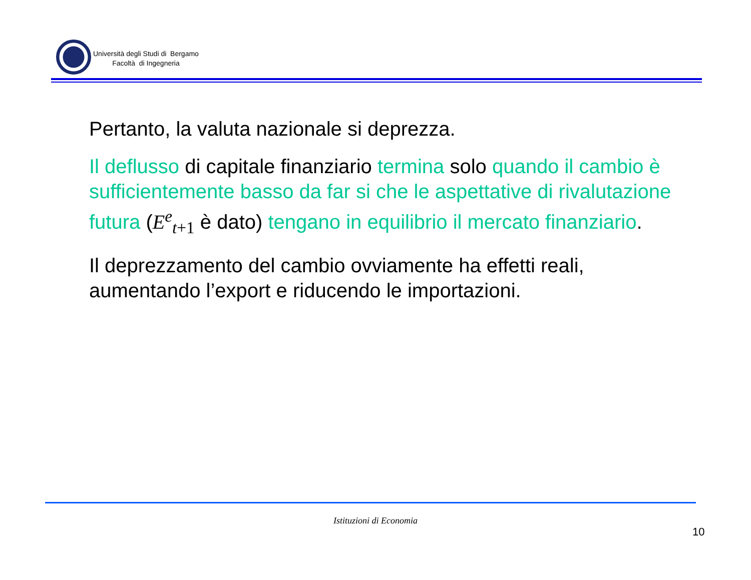Università degli Studi di Bergamo
Facoltà di Ingegneria
Pertanto, la valuta nazionale si deprezza.
Il deflusso di capitale finanziario termina solo quando il cambio è sufficientemente basso da far si che le aspettative di rivalutazione futura (E<sup>e</sup><sub>t</sub><sub>+1</sub> è dato) tengano in equilibrio il mercato finanziario.
Il deprezzamento del cambio ovviamente ha effetti reali, aumentando l’export e riducendo le importazioni.
Istituzioni di Economia
10